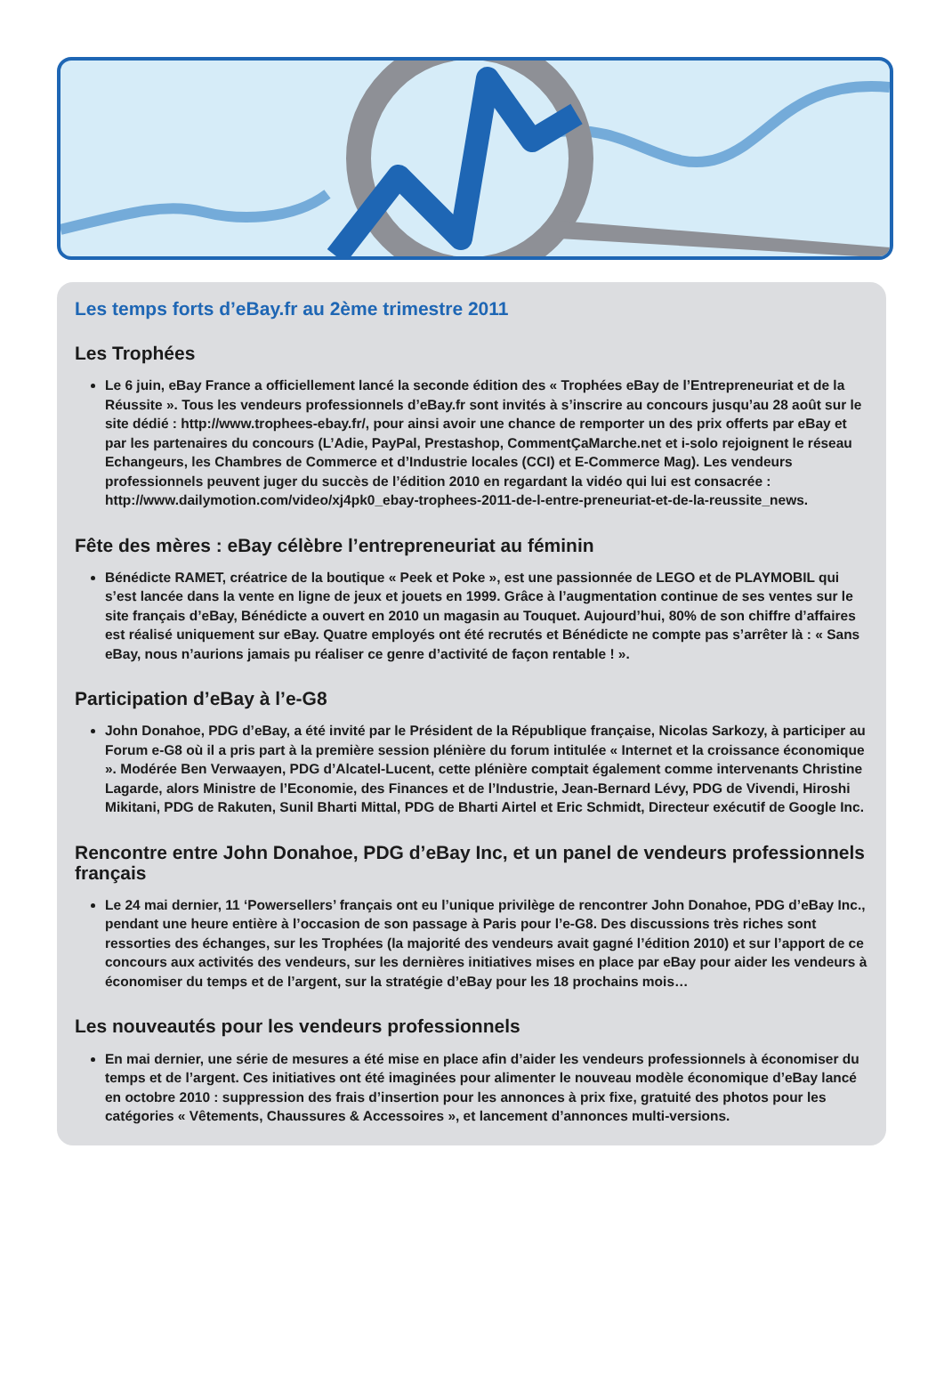Les temps forts d’eBay.fr au 2ème trimestre 2011
Les Trophées
Le 6 juin, eBay France a officiellement lancé la seconde édition des « Trophées eBay de l’Entrepreneuriat et de la Réussite ». Tous les vendeurs professionnels d’eBay.fr sont invités à s’inscrire au concours jusqu’au 28 août sur le site dédié : http://www.trophees-ebay.fr/, pour ainsi avoir une chance de remporter un des prix offerts par eBay et par les partenaires du concours (L’Adie, PayPal, Prestashop, CommentÇaMarche.net et i-solo rejoignent le réseau Echangeurs, les Chambres de Commerce et d’Industrie locales (CCI) et E-Commerce Mag). Les vendeurs professionnels peuvent juger du succès de l’édition 2010 en regardant la vidéo qui lui est consacrée : http://www.dailymotion.com/video/xj4pk0_ebay-trophees-2011-de-l-entre-preneuriat-et-de-la-reussite_news.
Fête des mères : eBay célèbre l’entrepreneuriat au féminin
Bénédicte RAMET, créatrice de la boutique « Peek et Poke », est une passionnée de LEGO et de PLAYMOBIL qui s’est lancée dans la vente en ligne de jeux et jouets en 1999. Grâce à l’augmentation continue de ses ventes sur le site français d’eBay, Bénédicte a ouvert en 2010 un magasin au Touquet. Aujourd’hui, 80% de son chiffre d’affaires est réalisé uniquement sur eBay. Quatre employés ont été recrutés et Bénédicte ne compte pas s’arrêter là : « Sans eBay, nous n’aurions jamais pu réaliser ce genre d’activité de façon rentable ! ».
Participation d’eBay à l’e-G8
John Donahoe, PDG d’eBay, a été invité par le Président de la République française, Nicolas Sarkozy, à participer au Forum e-G8 où il a pris part à la première session plénière du forum intitulée « Internet et la croissance économique ». Modérée Ben Verwaayen, PDG d’Alcatel-Lucent, cette plénière comptait également comme intervenants Christine Lagarde, alors Ministre de l’Economie, des Finances et de l’Industrie, Jean-Bernard Lévy, PDG de Vivendi, Hiroshi Mikitani, PDG de Rakuten, Sunil Bharti Mittal, PDG de Bharti Airtel et Eric Schmidt, Directeur exécutif de Google Inc.
Rencontre entre John Donahoe, PDG d’eBay Inc, et un panel de vendeurs professionnels français
Le 24 mai dernier, 11 ‘Powersellers’ français ont eu l’unique privilège de rencontrer John Donahoe, PDG d’eBay Inc., pendant une heure entière à l’occasion de son passage à Paris pour l’e-G8. Des discussions très riches sont ressorties des échanges, sur les Trophées (la majorité des vendeurs avait gagné l’édition 2010) et sur l’apport de ce concours aux activités des vendeurs, sur les dernières initiatives mises en place par eBay pour aider les vendeurs à économiser du temps et de l’argent, sur la stratégie d’eBay pour les 18 prochains mois…
Les nouveautés pour les vendeurs professionnels
En mai dernier, une série de mesures a été mise en place afin d’aider les vendeurs professionnels à économiser du temps et de l’argent. Ces initiatives ont été imaginées pour alimenter le nouveau modèle économique d’eBay lancé en octobre 2010 : suppression des frais d’insertion pour les annonces à prix fixe, gratuité des photos pour les catégories « Vêtements, Chaussures & Accessoires », et lancement d’annonces multi-versions.